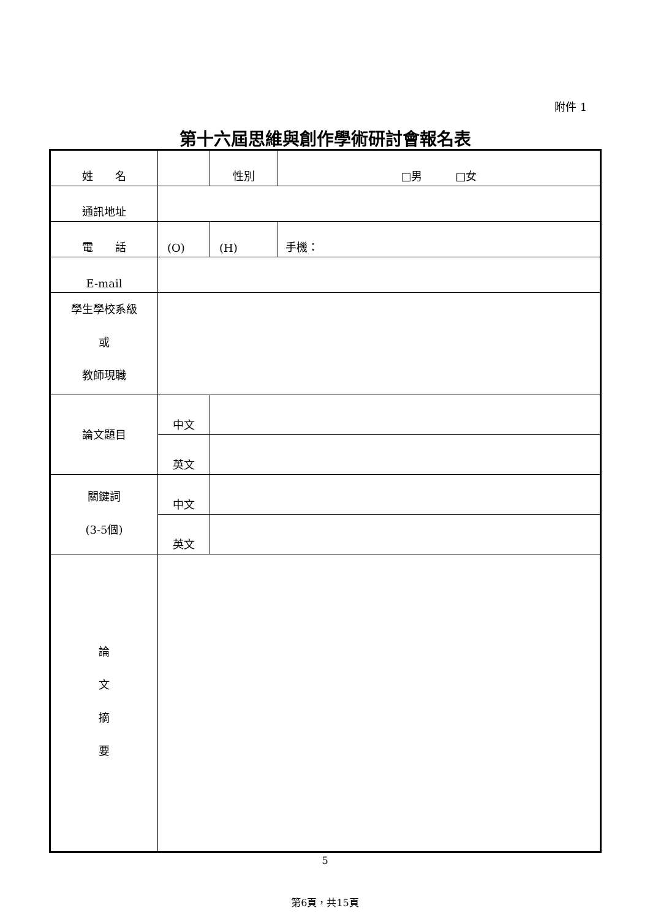附件 1
第十六屆思維與創作學術研討會報名表
| 姓 名 | | | 性別 | □男 □女 | |
| 通訊地址 | | | | | |
| 電 話 | (O) | | (H) | | 手機： |
| E-mail | | | | | |
| 學生學校系級 或 教師現職 | | | | | |
| 論文題目 | 中文 | | | | |
| | 英文 | | | | |
| 關鍵詞 (3-5個) | 中文 | | | | |
| | 英文 | | | | |
| 論 文 摘 要 | | | | | |
5
第6頁，共15頁